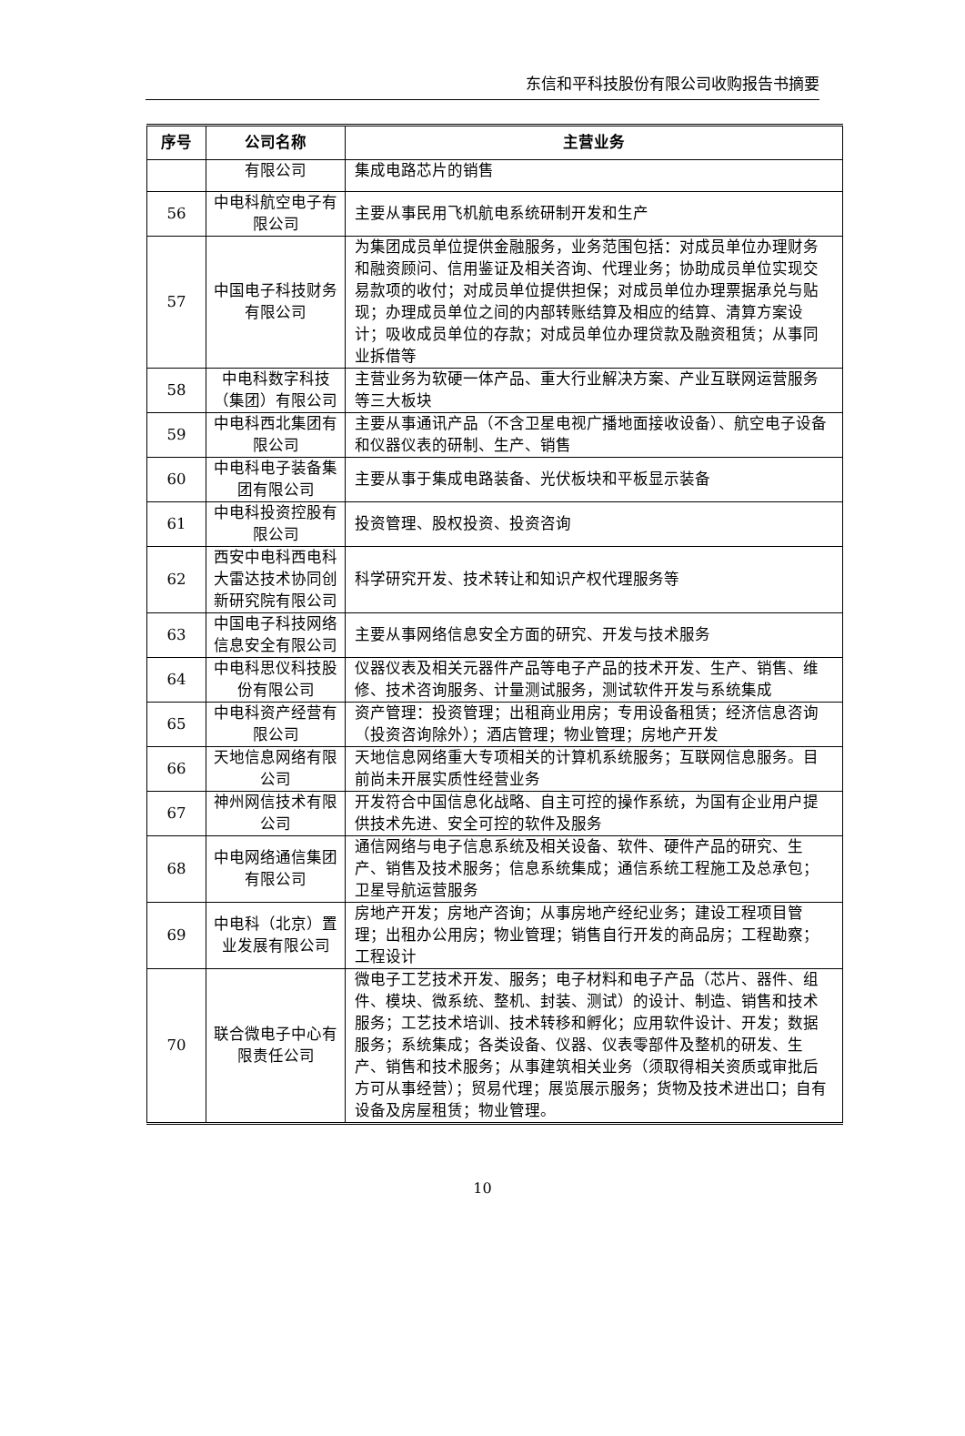东信和平科技股份有限公司收购报告书摘要
| 序号 | 公司名称 | 主营业务 |
| --- | --- | --- |
| | 有限公司 | 集成电路芯片的销售 |
| 56 | 中电科航空电子有限公司 | 主要从事民用飞机航电系统研制开发和生产 |
| 57 | 中国电子科技财务有限公司 | 为集团成员单位提供金融服务，业务范围包括：对成员单位办理财务和融资顾问、信用鉴证及相关咨询、代理业务；协助成员单位实现交易款项的收付；对成员单位提供担保；对成员单位办理票据承兑与贴现；办理成员单位之间的内部转账结算及相应的结算、清算方案设计；吸收成员单位的存款；对成员单位办理贷款及融资租赁；从事同业拆借等 |
| 58 | 中电科数字科技（集团）有限公司 | 主营业务为软硬一体产品、重大行业解决方案、产业互联网运营服务等三大板块 |
| 59 | 中电科西北集团有限公司 | 主要从事通讯产品（不含卫星电视广播地面接收设备）、航空电子设备和仪器仪表的研制、生产、销售 |
| 60 | 中电科电子装备集团有限公司 | 主要从事于集成电路装备、光伏板块和平板显示装备 |
| 61 | 中电科投资控股有限公司 | 投资管理、股权投资、投资咨询 |
| 62 | 西安中电科西电科大雷达技术协同创新研究院有限公司 | 科学研究开发、技术转让和知识产权代理服务等 |
| 63 | 中国电子科技网络信息安全有限公司 | 主要从事网络信息安全方面的研究、开发与技术服务 |
| 64 | 中电科思仪科技股份有限公司 | 仪器仪表及相关元器件产品等电子产品的技术开发、生产、销售、维修、技术咨询服务、计量测试服务，测试软件开发与系统集成 |
| 65 | 中电科资产经营有限公司 | 资产管理：投资管理；出租商业用房；专用设备租赁；经济信息咨询（投资咨询除外）；酒店管理；物业管理；房地产开发 |
| 66 | 天地信息网络有限公司 | 天地信息网络重大专项相关的计算机系统服务；互联网信息服务。目前尚未开展实质性经营业务 |
| 67 | 神州网信技术有限公司 | 开发符合中国信息化战略、自主可控的操作系统，为国有企业用户提供技术先进、安全可控的软件及服务 |
| 68 | 中电网络通信集团有限公司 | 通信网络与电子信息系统及相关设备、软件、硬件产品的研究、生产、销售及技术服务；信息系统集成；通信系统工程施工及总承包；卫星导航运营服务 |
| 69 | 中电科（北京）置业发展有限公司 | 房地产开发；房地产咨询；从事房地产经纪业务；建设工程项目管理；出租办公用房；物业管理；销售自行开发的商品房；工程勘察；工程设计 |
| 70 | 联合微电子中心有限责任公司 | 微电子工艺技术开发、服务；电子材料和电子产品（芯片、器件、组件、模块、微系统、整机、封装、测试）的设计、制造、销售和技术服务；工艺技术培训、技术转移和孵化；应用软件设计、开发；数据服务；系统集成；各类设备、仪器、仪表零部件及整机的研发、生产、销售和技术服务；从事建筑相关业务（须取得相关资质或审批后方可从事经营）；贸易代理；展览展示服务；货物及技术进出口；自有设备及房屋租赁；物业管理。 |
10